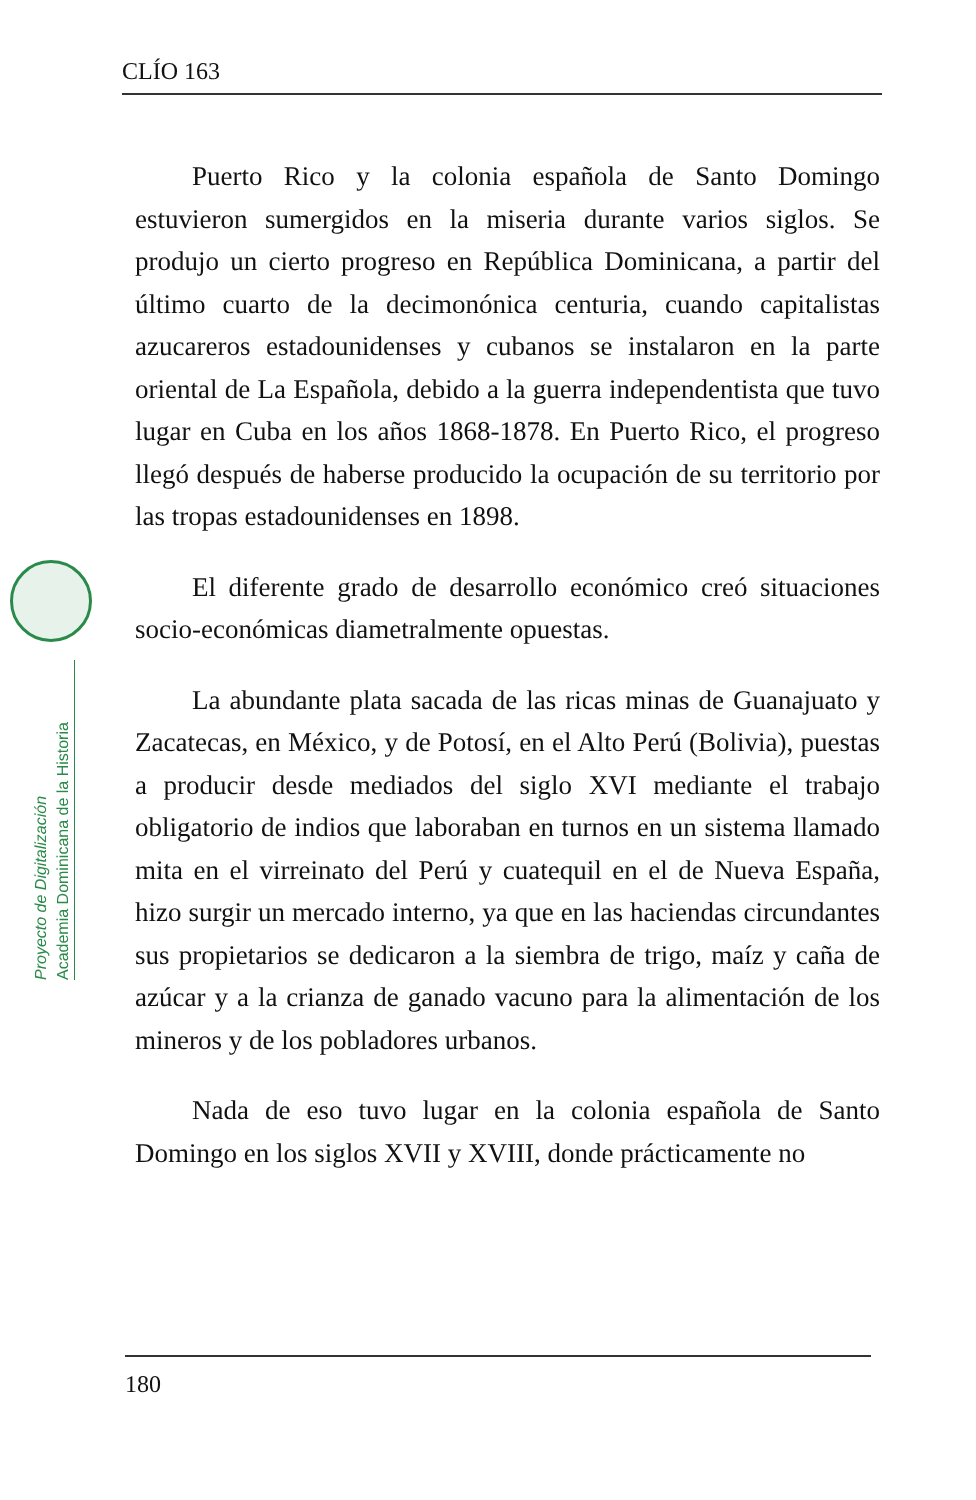CLÍO 163
Proyecto de Digitalización
Academia Dominicana de la Historia
Puerto Rico y la colonia española de Santo Domingo estuvieron sumergidos en la miseria durante varios siglos. Se produjo un cierto progreso en República Dominicana, a partir del último cuarto de la decimonónica centuria, cuando capitalistas azucareros estadounidenses y cubanos se instalaron en la parte oriental de La Española, debido a la guerra independentista que tuvo lugar en Cuba en los años 1868-1878. En Puerto Rico, el progreso llegó después de haberse producido la ocupación de su territorio por las tropas estadounidenses en 1898.
El diferente grado de desarrollo económico creó situaciones socio-económicas diametralmente opuestas.
La abundante plata sacada de las ricas minas de Guanajuato y Zacatecas, en México, y de Potosí, en el Alto Perú (Bolivia), puestas a producir desde mediados del siglo XVI mediante el trabajo obligatorio de indios que laboraban en turnos en un sistema llamado mita en el virreinato del Perú y cuatequil en el de Nueva España, hizo surgir un mercado interno, ya que en las haciendas circundantes sus propietarios se dedicaron a la siembra de trigo, maíz y caña de azúcar y a la crianza de ganado vacuno para la alimentación de los mineros y de los pobladores urbanos.
Nada de eso tuvo lugar en la colonia española de Santo Domingo en los siglos XVII y XVIII, donde prácticamente no
180